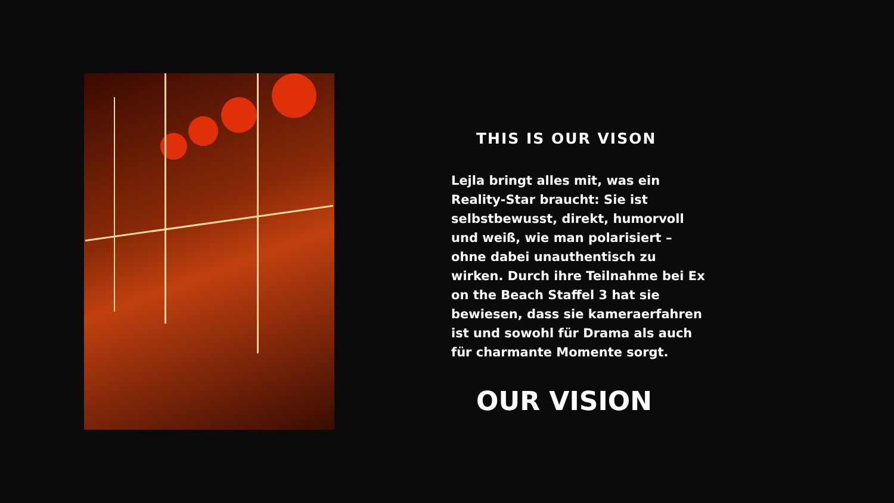THIS IS OUR VISON
Lejla bringt alles mit, was ein Reality-Star braucht: Sie ist selbstbewusst, direkt, humorvoll und weiß, wie man polarisiert – ohne dabei unauthentisch zu wirken. Durch ihre Teilnahme bei Ex on the Beach Staffel 3 hat sie bewiesen, dass sie kameraerfahren ist und sowohl für Drama als auch für charmante Momente sorgt.
OUR VISION